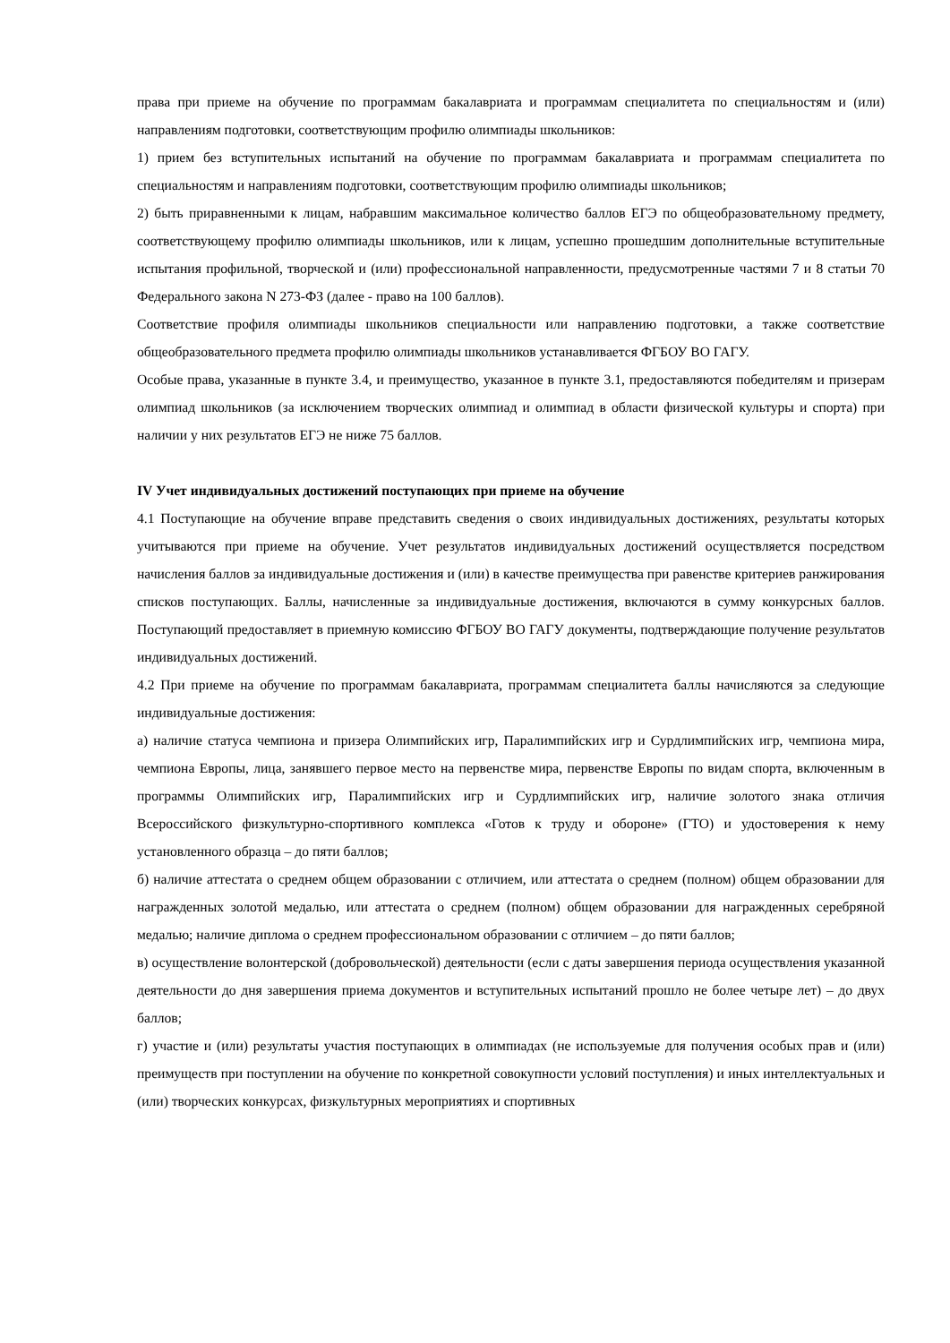права при приеме на обучение по программам бакалавриата и программам специалитета по специальностям и (или) направлениям подготовки, соответствующим профилю олимпиады школьников:
1) прием без вступительных испытаний на обучение по программам бакалавриата и программам специалитета по специальностям и направлениям подготовки, соответствующим профилю олимпиады школьников;
2) быть приравненными к лицам, набравшим максимальное количество баллов ЕГЭ по общеобразовательному предмету, соответствующему профилю олимпиады школьников, или к лицам, успешно прошедшим дополнительные вступительные испытания профильной, творческой и (или) профессиональной направленности, предусмотренные частями 7 и 8 статьи 70 Федерального закона N 273-ФЗ (далее - право на 100 баллов).
Соответствие профиля олимпиады школьников специальности или направлению подготовки, а также соответствие общеобразовательного предмета профилю олимпиады школьников устанавливается ФГБОУ ВО ГАГУ.
Особые права, указанные в пункте 3.4, и преимущество, указанное в пункте 3.1, предоставляются победителям и призерам олимпиад школьников (за исключением творческих олимпиад и олимпиад в области физической культуры и спорта) при наличии у них результатов ЕГЭ не ниже 75 баллов.
IV Учет индивидуальных достижений поступающих при приеме на обучение
4.1 Поступающие на обучение вправе представить сведения о своих индивидуальных достижениях, результаты которых учитываются при приеме на обучение. Учет результатов индивидуальных достижений осуществляется посредством начисления баллов за индивидуальные достижения и (или) в качестве преимущества при равенстве критериев ранжирования списков поступающих. Баллы, начисленные за индивидуальные достижения, включаются в сумму конкурсных баллов. Поступающий предоставляет в приемную комиссию ФГБОУ ВО ГАГУ документы, подтверждающие получение результатов индивидуальных достижений.
4.2 При приеме на обучение по программам бакалавриата, программам специалитета баллы начисляются за следующие индивидуальные достижения:
а) наличие статуса чемпиона и призера Олимпийских игр, Паралимпийских игр и Сурдлимпийских игр, чемпиона мира, чемпиона Европы, лица, занявшего первое место на первенстве мира, первенстве Европы по видам спорта, включенным в программы Олимпийских игр, Паралимпийских игр и Сурдлимпийских игр, наличие золотого знака отличия Всероссийского физкультурно-спортивного комплекса «Готов к труду и обороне» (ГТО) и удостоверения к нему установленного образца – до пяти баллов;
б) наличие аттестата о среднем общем образовании с отличием, или аттестата о среднем (полном) общем образовании для награжденных золотой медалью, или аттестата о среднем (полном) общем образовании для награжденных серебряной медалью; наличие диплома о среднем профессиональном образовании с отличием – до пяти баллов;
в) осуществление волонтерской (добровольческой) деятельности (если с даты завершения периода осуществления указанной деятельности до дня завершения приема документов и вступительных испытаний прошло не более четыре лет) – до двух баллов;
г) участие и (или) результаты участия поступающих в олимпиадах (не используемые для получения особых прав и (или) преимуществ при поступлении на обучение по конкретной совокупности условий поступления) и иных интеллектуальных и (или) творческих конкурсах, физкультурных мероприятиях и спортивных